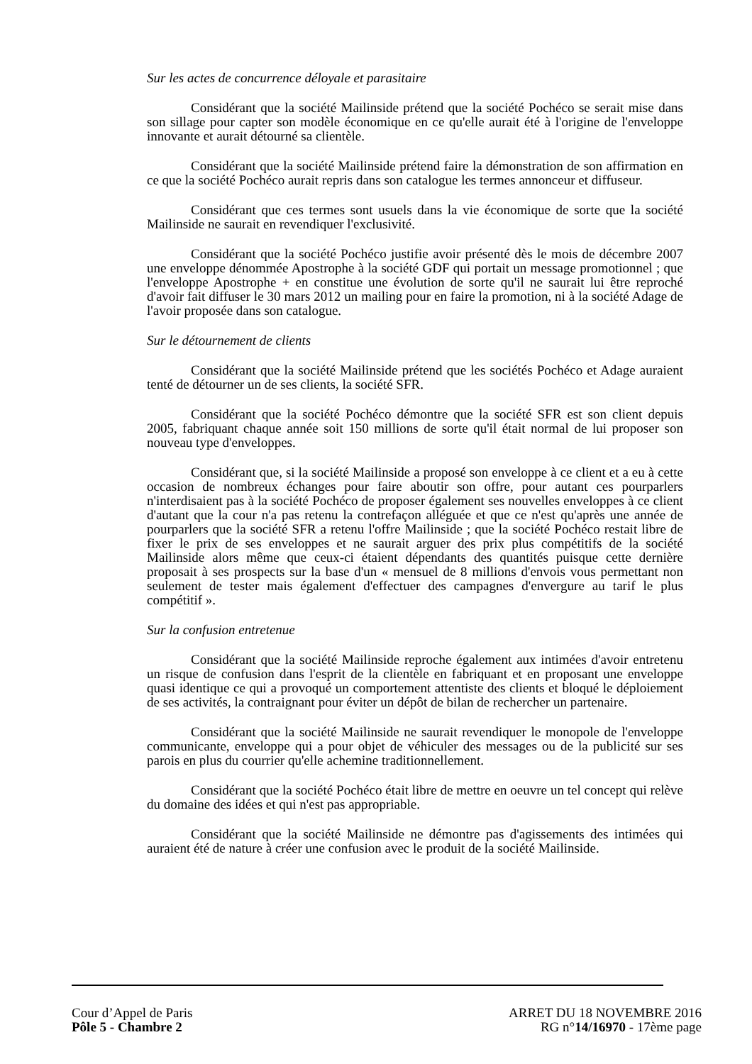Sur les actes de concurrence déloyale et parasitaire
Considérant que la société Mailinside prétend que la société Pochéco se serait mise dans son sillage pour capter son modèle économique en ce qu'elle aurait été à l'origine de l'enveloppe innovante et aurait détourné sa clientèle.
Considérant que la société Mailinside prétend faire la démonstration de son affirmation en ce que la société Pochéco aurait repris dans son catalogue les termes annonceur et diffuseur.
Considérant que ces termes sont usuels dans la vie économique de sorte que la société Mailinside ne saurait en revendiquer l'exclusivité.
Considérant que la société Pochéco justifie avoir présenté dès le mois de décembre 2007 une enveloppe dénommée Apostrophe à la société GDF qui portait un message promotionnel ; que l'enveloppe Apostrophe + en constitue une évolution de sorte qu'il ne saurait lui être reproché d'avoir fait diffuser le 30 mars 2012 un mailing pour en faire la promotion, ni à la société Adage de l'avoir proposée dans son catalogue.
Sur le détournement de clients
Considérant que la société Mailinside prétend que les sociétés Pochéco et Adage auraient tenté de détourner un de ses clients, la société SFR.
Considérant que la société Pochéco démontre que la société SFR est son client depuis 2005, fabriquant chaque année soit 150 millions de sorte qu'il était normal de lui proposer son nouveau type d'enveloppes.
Considérant que, si la société Mailinside a proposé son enveloppe à ce client et a eu à cette occasion de nombreux échanges pour faire aboutir son offre, pour autant ces pourparlers n'interdisaient pas à la société Pochéco de proposer également ses nouvelles enveloppes à ce client d'autant que la cour n'a pas retenu la contrefaçon alléguée et que ce n'est qu'après une année de pourparlers que la société SFR a retenu l'offre Mailinside ; que la société Pochéco restait libre de fixer le prix de ses enveloppes et ne saurait arguer des prix plus compétitifs de la société Mailinside alors même que ceux-ci étaient dépendants des quantités puisque cette dernière proposait à ses prospects sur la base d'un « mensuel de 8 millions d'envois vous permettant non seulement de tester mais également d'effectuer des campagnes d'envergure au tarif le plus compétitif ».
Sur la confusion entretenue
Considérant que la société Mailinside reproche également aux intimées d'avoir entretenu un risque de confusion dans l'esprit de la clientèle en fabriquant et en proposant une enveloppe quasi identique ce qui a provoqué un comportement attentiste des clients et bloqué le déploiement de ses activités, la contraignant pour éviter un dépôt de bilan de rechercher un partenaire.
Considérant que la société Mailinside ne saurait revendiquer le monopole de l'enveloppe communicante, enveloppe qui a pour objet de véhiculer des messages ou de la publicité sur ses parois en plus du courrier qu'elle achemine traditionnellement.
Considérant que la société Pochéco était libre de mettre en oeuvre un tel concept qui relève du domaine des idées et qui n'est pas appropriable.
Considérant que la société Mailinside ne démontre pas d'agissements des intimées qui auraient été de nature à créer une confusion avec le produit de la société Mailinside.
Cour d’Appel de Paris
Pôle 5 - Chambre 2
ARRET DU 18 NOVEMBRE 2016
RG n°14/16970 - 17ème page